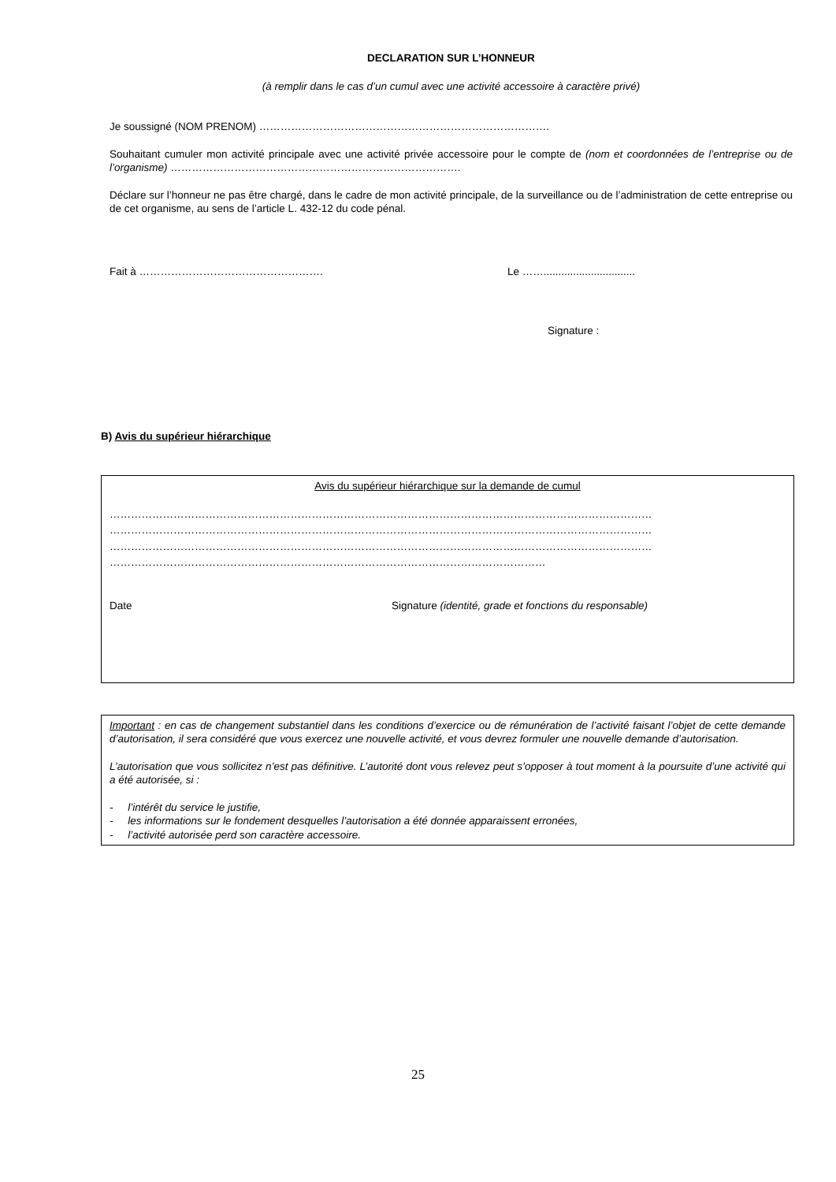DECLARATION SUR L’HONNEUR
(à remplir dans le cas d’un cumul avec une activité accessoire à caractère privé)
Je soussigné (NOM PRENOM) ……………………………………………………………………….
Souhaitant cumuler mon activité principale avec une activité privée accessoire pour le compte de (nom et coordonnées de l’entreprise ou de l’organisme) ……………………………………………………………………….
Déclare sur l’honneur ne pas être chargé, dans le cadre de mon activité principale, de la surveillance ou de l’administration de cette entreprise ou de cet organisme, au sens de l’article L. 432-12 du code pénal.
Fait à ……………………………………………. Le ……...............................
Signature :
B) Avis du supérieur hiérarchique
Avis du supérieur hiérarchique sur la demande de cumul
……………………………………………………………………………………………………………………………………… ……………………………………………………………………………………………………………………………………… ……………………………………………………………………………………………………………………………………… ……………………………………………………………………………………………………………
Date Signature (identité, grade et fonctions du responsable)
Important : en cas de changement substantiel dans les conditions d’exercice ou de rémunération de l’activité faisant l’objet de cette demande d’autorisation, il sera considéré que vous exercez une nouvelle activité, et vous devrez formuler une nouvelle demande d’autorisation.
L’autorisation que vous sollicitez n’est pas définitive. L’autorité dont vous relevez peut s’opposer à tout moment à la poursuite d’une activité qui a été autorisée, si :
- l’intérêt du service le justifie,
- les informations sur le fondement desquelles l’autorisation a été donnée apparaissent erronées,
- l’activité autorisée perd son caractère accessoire.
25